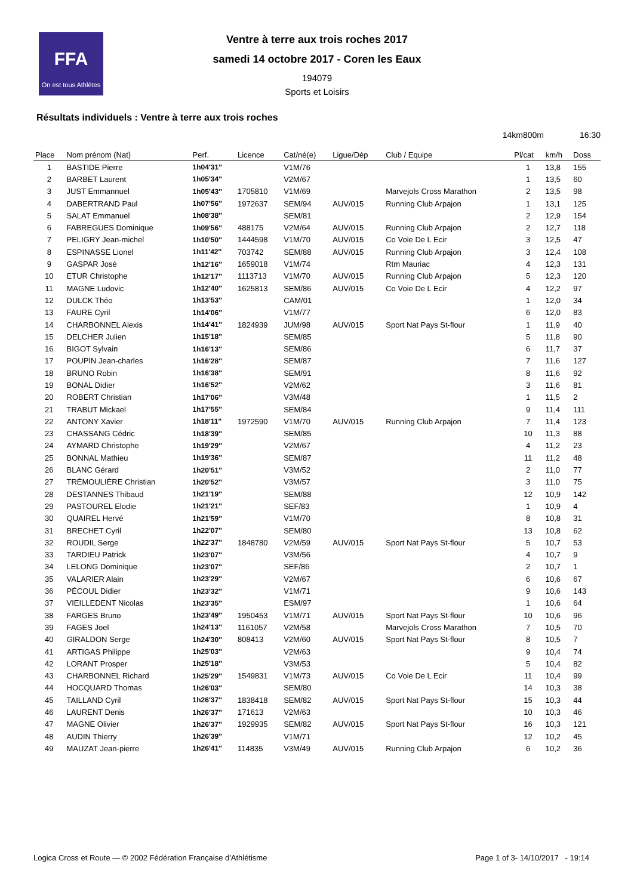FFA
On est tous Athlètes
Ventre à terre aux trois roches 2017
samedi 14 octobre 2017 - Coren les Eaux
194079
Sports et Loisirs
Résultats individuels : Ventre à terre aux trois roches
14km800m 16:30
| Place | Nom prénom (Nat) | Perf. | Licence | Cat/né(e) | Ligue/Dép | Club / Equipe | Pl/cat | km/h | Doss |
| --- | --- | --- | --- | --- | --- | --- | --- | --- | --- |
| 1 | BASTIDE Pierre | 1h04'31'' | | V1M/76 | | | 1 | 13,8 | 155 |
| 2 | BARBET Laurent | 1h05'34'' | | V2M/67 | | | 1 | 13,5 | 60 |
| 3 | JUST Emmannuel | 1h05'43'' | 1705810 | V1M/69 | | Marvejols Cross Marathon | 2 | 13,5 | 98 |
| 4 | DABERTRAND Paul | 1h07'56'' | 1972637 | SEM/94 | AUV/015 | Running Club Arpajon | 1 | 13,1 | 125 |
| 5 | SALAT Emmanuel | 1h08'38'' | | SEM/81 | | | 2 | 12,9 | 154 |
| 6 | FABREGUES Dominique | 1h09'56'' | 488175 | V2M/64 | AUV/015 | Running Club Arpajon | 2 | 12,7 | 118 |
| 7 | PELIGRY Jean-michel | 1h10'50'' | 1444598 | V1M/70 | AUV/015 | Co Voie De L Ecir | 3 | 12,5 | 47 |
| 8 | ESPINASSE Lionel | 1h11'42'' | 703742 | SEM/88 | AUV/015 | Running Club Arpajon | 3 | 12,4 | 108 |
| 9 | GASPAR José | 1h12'16'' | 1659018 | V1M/74 | | Rtm Mauriac | 4 | 12,3 | 131 |
| 10 | ETUR Christophe | 1h12'17'' | 1113713 | V1M/70 | AUV/015 | Running Club Arpajon | 5 | 12,3 | 120 |
| 11 | MAGNE Ludovic | 1h12'40'' | 1625813 | SEM/86 | AUV/015 | Co Voie De L Ecir | 4 | 12,2 | 97 |
| 12 | DULCK Théo | 1h13'53'' | | CAM/01 | | | 1 | 12,0 | 34 |
| 13 | FAURE Cyril | 1h14'06'' | | V1M/77 | | | 6 | 12,0 | 83 |
| 14 | CHARBONNEL Alexis | 1h14'41'' | 1824939 | JUM/98 | AUV/015 | Sport Nat Pays St-flour | 1 | 11,9 | 40 |
| 15 | DELCHER Julien | 1h15'18'' | | SEM/85 | | | 5 | 11,8 | 90 |
| 16 | BIGOT Sylvain | 1h16'13'' | | SEM/86 | | | 6 | 11,7 | 37 |
| 17 | POUPIN Jean-charles | 1h16'28'' | | SEM/87 | | | 7 | 11,6 | 127 |
| 18 | BRUNO Robin | 1h16'38'' | | SEM/91 | | | 8 | 11,6 | 92 |
| 19 | BONAL Didier | 1h16'52'' | | V2M/62 | | | 3 | 11,6 | 81 |
| 20 | ROBERT Christian | 1h17'06'' | | V3M/48 | | | 1 | 11,5 | 2 |
| 21 | TRABUT Mickael | 1h17'55'' | | SEM/84 | | | 9 | 11,4 | 111 |
| 22 | ANTONY Xavier | 1h18'11'' | 1972590 | V1M/70 | AUV/015 | Running Club Arpajon | 7 | 11,4 | 123 |
| 23 | CHASSANG Cédric | 1h18'39'' | | SEM/85 | | | 10 | 11,3 | 88 |
| 24 | AYMARD Christophe | 1h19'29'' | | V2M/67 | | | 4 | 11,2 | 23 |
| 25 | BONNAL Mathieu | 1h19'36'' | | SEM/87 | | | 11 | 11,2 | 48 |
| 26 | BLANC Gérard | 1h20'51'' | | V3M/52 | | | 2 | 11,0 | 77 |
| 27 | TRÉMOULIÈRE Christian | 1h20'52'' | | V3M/57 | | | 3 | 11,0 | 75 |
| 28 | DESTANNES Thibaud | 1h21'19'' | | SEM/88 | | | 12 | 10,9 | 142 |
| 29 | PASTOUREL Elodie | 1h21'21'' | | SEF/83 | | | 1 | 10,9 | 4 |
| 30 | QUAIREL Hervé | 1h21'59'' | | V1M/70 | | | 8 | 10,8 | 31 |
| 31 | BRECHET Cyril | 1h22'07'' | | SEM/80 | | | 13 | 10,8 | 62 |
| 32 | ROUDIL Serge | 1h22'37'' | 1848780 | V2M/59 | AUV/015 | Sport Nat Pays St-flour | 5 | 10,7 | 53 |
| 33 | TARDIEU Patrick | 1h23'07'' | | V3M/56 | | | 4 | 10,7 | 9 |
| 34 | LELONG Dominique | 1h23'07'' | | SEF/86 | | | 2 | 10,7 | 1 |
| 35 | VALARIER Alain | 1h23'29'' | | V2M/67 | | | 6 | 10,6 | 67 |
| 36 | PÉCOUL Didier | 1h23'32'' | | V1M/71 | | | 9 | 10,6 | 143 |
| 37 | VIEILLEDENT Nicolas | 1h23'35'' | | ESM/97 | | | 1 | 10,6 | 64 |
| 38 | FARGES Bruno | 1h23'49'' | 1950453 | V1M/71 | AUV/015 | Sport Nat Pays St-flour | 10 | 10,6 | 96 |
| 39 | FAGES Joel | 1h24'13'' | 1161057 | V2M/58 | | Marvejols Cross Marathon | 7 | 10,5 | 70 |
| 40 | GIRALDON Serge | 1h24'30'' | 808413 | V2M/60 | AUV/015 | Sport Nat Pays St-flour | 8 | 10,5 | 7 |
| 41 | ARTIGAS Philippe | 1h25'03'' | | V2M/63 | | | 9 | 10,4 | 74 |
| 42 | LORANT Prosper | 1h25'18'' | | V3M/53 | | | 5 | 10,4 | 82 |
| 43 | CHARBONNEL Richard | 1h25'29'' | 1549831 | V1M/73 | AUV/015 | Co Voie De L Ecir | 11 | 10,4 | 99 |
| 44 | HOCQUARD Thomas | 1h26'03'' | | SEM/80 | | | 14 | 10,3 | 38 |
| 45 | TAILLAND Cyril | 1h26'37'' | 1838418 | SEM/82 | AUV/015 | Sport Nat Pays St-flour | 15 | 10,3 | 44 |
| 46 | LAURENT Denis | 1h26'37'' | 171613 | V2M/63 | | | 10 | 10,3 | 46 |
| 47 | MAGNE Olivier | 1h26'37'' | 1929935 | SEM/82 | AUV/015 | Sport Nat Pays St-flour | 16 | 10,3 | 121 |
| 48 | AUDIN Thierry | 1h26'39'' | | V1M/71 | | | 12 | 10,2 | 45 |
| 49 | MAUZAT Jean-pierre | 1h26'41'' | 114835 | V3M/49 | AUV/015 | Running Club Arpajon | 6 | 10,2 | 36 |
Logica Cross et Route — © 2002 Fédération Française d'Athlétisme Page 1 of 3- 14/10/2017 - 19:14